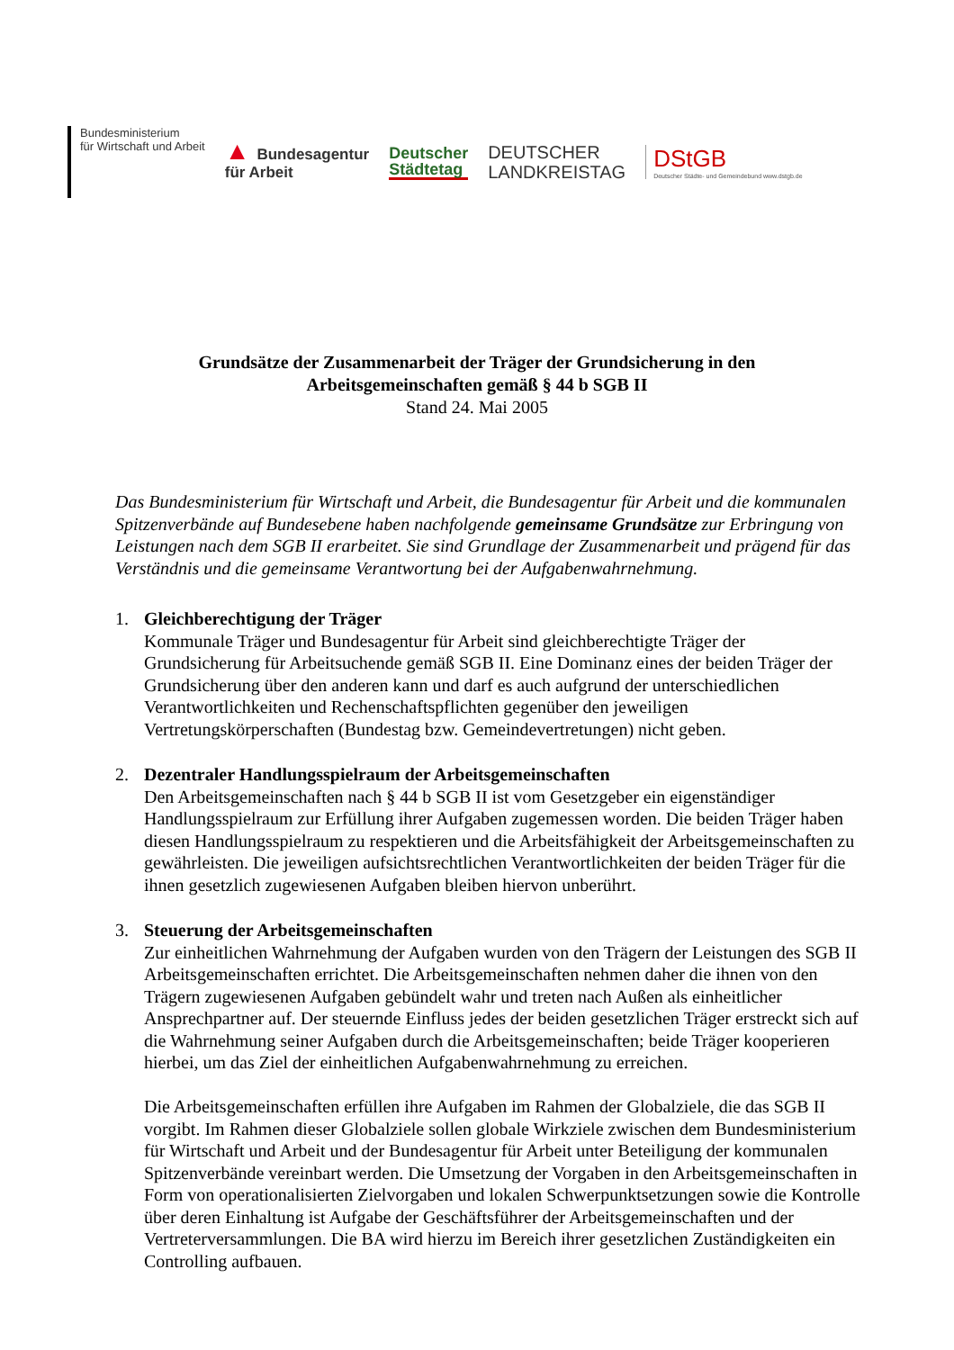Bundesministerium
für Wirtschaft und Arbeit
▲ Bundesagentur
für Arbeit
Deutscher
Städtetag
DEUTSCHER
LANDKREISTAG
DStGB
Deutscher Städte- und Gemeindebund www.dstgb.de
Grundsätze der Zusammenarbeit der Träger der Grundsicherung in den
Arbeitsgemeinschaften gemäß § 44 b SGB II
Stand 24. Mai 2005
Das Bundesministerium für Wirtschaft und Arbeit, die Bundesagentur für Arbeit und die kommunalen Spitzenverbände auf Bundesebene haben nachfolgende gemeinsame Grundsätze zur Erbringung von Leistungen nach dem SGB II erarbeitet. Sie sind Grundlage der Zusammenarbeit und prägend für das Verständnis und die gemeinsame Verantwortung bei der Aufgabenwahrnehmung.
1. Gleichberechtigung der Träger
Kommunale Träger und Bundesagentur für Arbeit sind gleichberechtigte Träger der Grundsicherung für Arbeitsuchende gemäß SGB II. Eine Dominanz eines der beiden Träger der Grundsicherung über den anderen kann und darf es auch aufgrund der unterschiedlichen Verantwortlichkeiten und Rechenschaftspflichten gegenüber den jeweiligen Vertretungskörperschaften (Bundestag bzw. Gemeindevertretungen) nicht geben.
2. Dezentraler Handlungsspielraum der Arbeitsgemeinschaften
Den Arbeitsgemeinschaften nach § 44 b SGB II ist vom Gesetzgeber ein eigenständiger Handlungsspielraum zur Erfüllung ihrer Aufgaben zugemessen worden. Die beiden Träger haben diesen Handlungsspielraum zu respektieren und die Arbeitsfähigkeit der Arbeitsgemeinschaften zu gewährleisten. Die jeweiligen aufsichtsrechtlichen Verantwortlichkeiten der beiden Träger für die ihnen gesetzlich zugewiesenen Aufgaben bleiben hiervon unberührt.
3. Steuerung der Arbeitsgemeinschaften
Zur einheitlichen Wahrnehmung der Aufgaben wurden von den Trägern der Leistungen des SGB II Arbeitsgemeinschaften errichtet. Die Arbeitsgemeinschaften nehmen daher die ihnen von den Trägern zugewiesenen Aufgaben gebündelt wahr und treten nach Außen als einheitlicher Ansprechpartner auf. Der steuernde Einfluss jedes der beiden gesetzlichen Träger erstreckt sich auf die Wahrnehmung seiner Aufgaben durch die Arbeitsgemeinschaften; beide Träger kooperieren hierbei, um das Ziel der einheitlichen Aufgabenwahrnehmung zu erreichen.
Die Arbeitsgemeinschaften erfüllen ihre Aufgaben im Rahmen der Globalziele, die das SGB II vorgibt. Im Rahmen dieser Globalziele sollen globale Wirkziele zwischen dem Bundesministerium für Wirtschaft und Arbeit und der Bundesagentur für Arbeit unter Beteiligung der kommunalen Spitzenverbände vereinbart werden. Die Umsetzung der Vorgaben in den Arbeitsgemeinschaften in Form von operationalisierten Zielvorgaben und lokalen Schwerpunktsetzungen sowie die Kontrolle über deren Einhaltung ist Aufgabe der Geschäftsführer der Arbeitsgemeinschaften und der Vertreterversammlungen. Die BA wird hierzu im Bereich ihrer gesetzlichen Zuständigkeiten ein Controlling aufbauen.